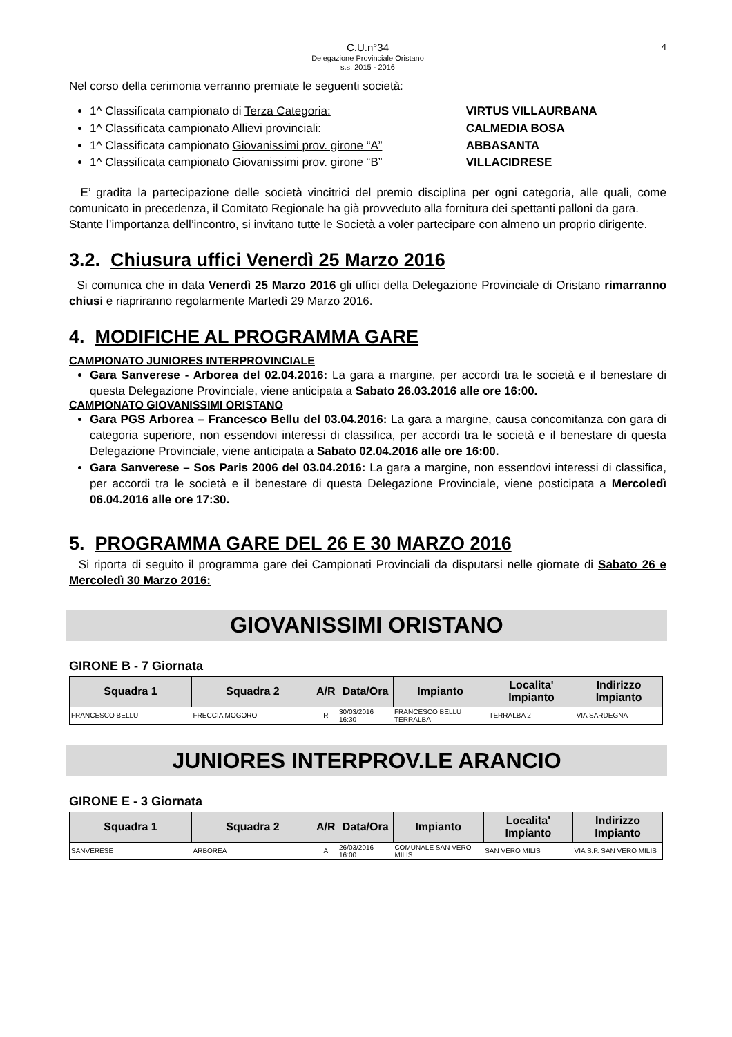C.U.n°34
Delegazione Provinciale Oristano
s.s. 2015 - 2016
4
Nel corso della cerimonia verranno premiate le seguenti società:
1^ Classificata campionato di Terza Categoria: VIRTUS VILLAURBANA
1^ Classificata campionato Allievi provinciali: CALMEDIA BOSA
1^ Classificata campionato Giovanissimi prov. girone “A” ABBASANTA
1^ Classificata campionato Giovanissimi prov. girone “B” VILLACIDRESE
E’ gradita la partecipazione delle società vincitrici del premio disciplina per ogni categoria, alle quali, come comunicato in precedenza, il Comitato Regionale ha già provveduto alla fornitura dei spettanti palloni da gara.
Stante l’importanza dell’incontro, si invitano tutte le Società a voler partecipare con almeno un proprio dirigente.
3.2. Chiusura uffici Venerdì 25 Marzo 2016
Si comunica che in data Venerdì 25 Marzo 2016 gli uffici della Delegazione Provinciale di Oristano rimarranno chiusi e riapriranno regolarmente Martedì 29 Marzo 2016.
4. MODIFICHE AL PROGRAMMA GARE
CAMPIONATO JUNIORES INTERPROVINCIALE
Gara Sanverese - Arborea del 02.04.2016: La gara a margine, per accordi tra le società e il benestare di questa Delegazione Provinciale, viene anticipata a Sabato 26.03.2016 alle ore 16:00.
CAMPIONATO GIOVANISSIMI ORISTANO
Gara PGS Arborea – Francesco Bellu del 03.04.2016: La gara a margine, causa concomitanza con gara di categoria superiore, non essendovi interessi di classifica, per accordi tra le società e il benestare di questa Delegazione Provinciale, viene anticipata a Sabato 02.04.2016 alle ore 16:00.
Gara Sanverese – Sos Paris 2006 del 03.04.2016: La gara a margine, non essendovi interessi di classifica, per accordi tra le società e il benestare di questa Delegazione Provinciale, viene posticipata a Mercoledì 06.04.2016 alle ore 17:30.
5. PROGRAMMA GARE DEL 26 E 30 MARZO 2016
Si riporta di seguito il programma gare dei Campionati Provinciali da disputarsi nelle giornate di Sabato 26 e Mercoledì 30 Marzo 2016:
GIOVANISSIMI ORISTANO
GIRONE B - 7 Giornata
| Squadra 1 | Squadra 2 | A/R | Data/Ora | Impianto | Localita' Impianto | Indirizzo Impianto |
| --- | --- | --- | --- | --- | --- | --- |
| FRANCESCO BELLU | FRECCIA MOGORO | R | 30/03/2016 16:30 | FRANCESCO BELLU TERRALBA | TERRALBA 2 | VIA SARDEGNA |
JUNIORES INTERPROV.LE ARANCIO
GIRONE E - 3 Giornata
| Squadra 1 | Squadra 2 | A/R | Data/Ora | Impianto | Localita' Impianto | Indirizzo Impianto |
| --- | --- | --- | --- | --- | --- | --- |
| SANVERESE | ARBOREA | A | 26/03/2016 16:00 | COMUNALE SAN VERO MILIS | SAN VERO MILIS | VIA S.P. SAN VERO MILIS |